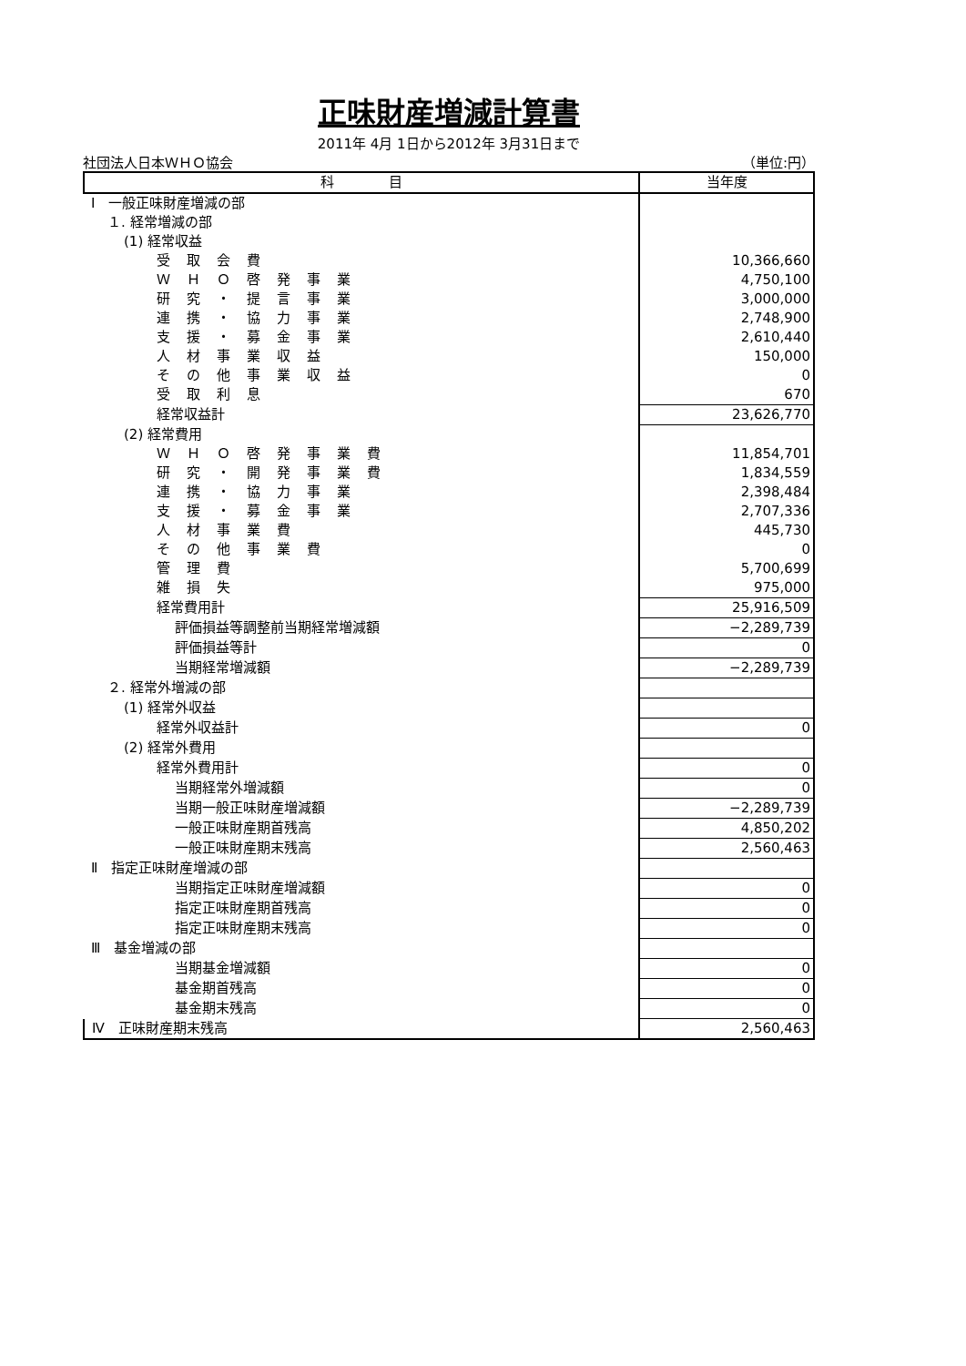正味財産増減計算書
2011年 4月 1日から2012年 3月31日まで
社団法人日本ＷＨＯ協会 （単位:円）
| 科 目 | 当年度 |
| --- | --- |
| Ⅰ 一般正味財産増減の部 | |
| １. 経常増減の部 | |
| (1) 経常収益 | |
| 受取会費 | 10,366,660 |
| ＷＨＯ啓発事業 | 4,750,100 |
| 研究・提言事業 | 3,000,000 |
| 連携・協力事業 | 2,748,900 |
| 支援・募金事業 | 2,610,440 |
| 人材事業収益 | 150,000 |
| その他事業収益 | 0 |
| 受取利息 | 670 |
| 経常収益計 | 23,626,770 |
| (2) 経常費用 | |
| ＷＨＯ啓発事業費 | 11,854,701 |
| 研究・開発事業費 | 1,834,559 |
| 連携・協力事業 | 2,398,484 |
| 支援・募金事業 | 2,707,336 |
| 人材事業費 | 445,730 |
| その他事業費 | 0 |
| 管理費 | 5,700,699 |
| 雑損失 | 975,000 |
| 経常費用計 | 25,916,509 |
| 評価損益等調整前当期経常増減額 | −2,289,739 |
| 評価損益等計 | 0 |
| 当期経常増減額 | −2,289,739 |
| ２. 経常外増減の部 | |
| (1) 経常外収益 | |
| 経常外収益計 | 0 |
| (2) 経常外費用 | |
| 経常外費用計 | 0 |
| 当期経常外増減額 | 0 |
| 当期一般正味財産増減額 | −2,289,739 |
| 一般正味財産期首残高 | 4,850,202 |
| 一般正味財産期末残高 | 2,560,463 |
| Ⅱ 指定正味財産増減の部 | |
| 当期指定正味財産増減額 | 0 |
| 指定正味財産期首残高 | 0 |
| 指定正味財産期末残高 | 0 |
| Ⅲ 基金増減の部 | |
| 当期基金増減額 | 0 |
| 基金期首残高 | 0 |
| 基金期末残高 | 0 |
| Ⅳ 正味財産期末残高 | 2,560,463 |